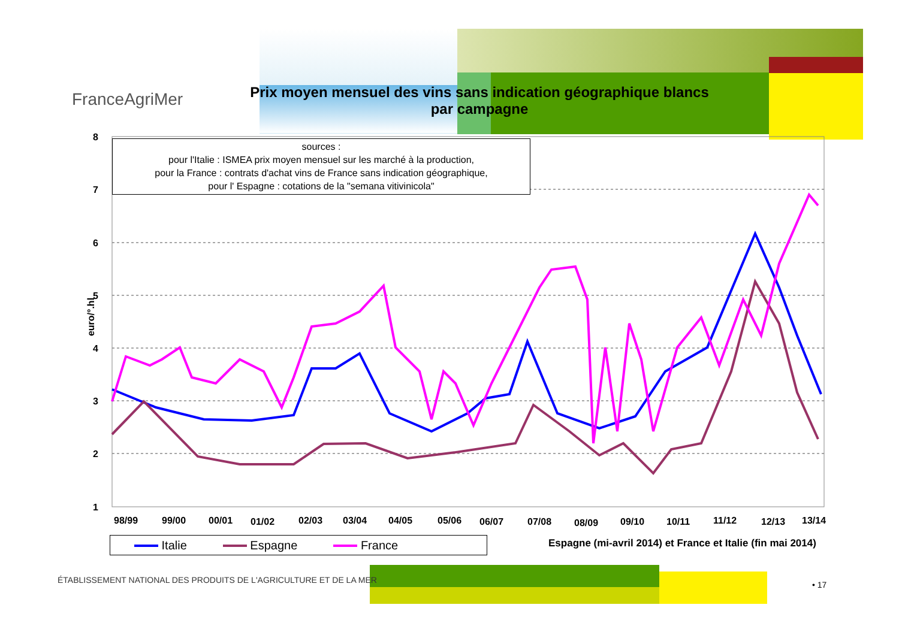FranceAgriMer
Prix moyen mensuel des vins sans indication géographique blancs
par campagne
8
7
6
5
4
3
2
1
98/99
99/00
00/01
01/02
02/03
03/04
04/05
05/06
06/07
07/08
08/09
09/10
10/11
11/12
12/13
13/14
sources :
pour l'Italie : ISMEA prix moyen mensuel sur les marché à la production,
pour la France : contrats d'achat vins de France sans indication géographique,
pour l' Espagne : cotations de la "semana vitivinicola"
euro/°.hl
Italie Espagne France
Espagne (mi-avril 2014) et France et Italie (fin mai 2014)
ÉTABLISSEMENT NATIONAL DES PRODUITS DE L'AGRICULTURE ET DE LA MER
• 17